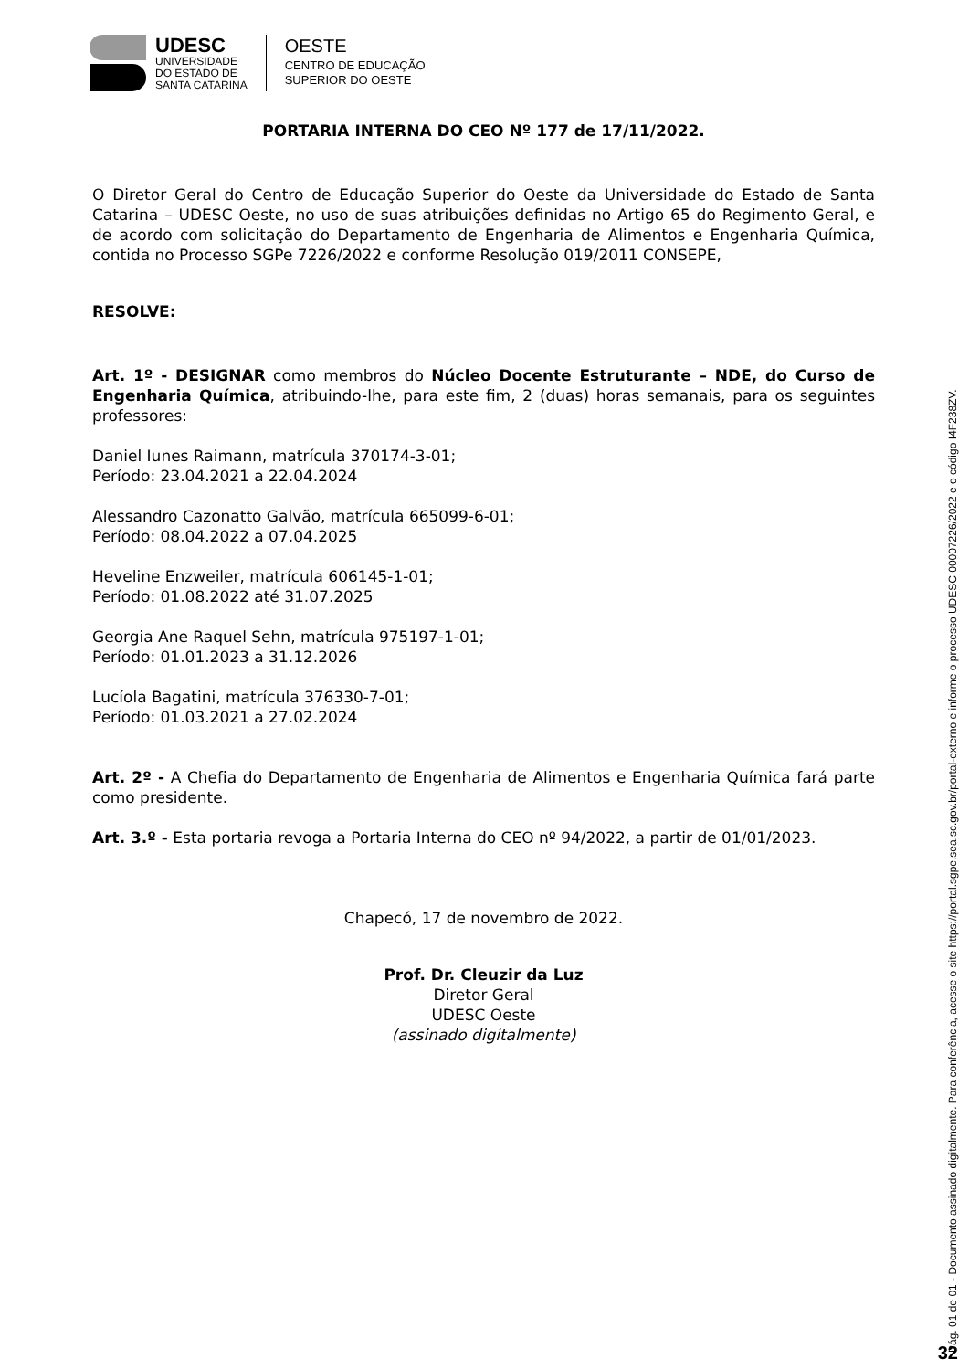UDESC
UNIVERSIDADE
DO ESTADO DE
SANTA CATARINA
OESTE
CENTRO DE EDUCAÇÃO
SUPERIOR DO OESTE
PORTARIA INTERNA DO CEO Nº 177 de 17/11/2022.
O Diretor Geral do Centro de Educação Superior do Oeste da Universidade do Estado de Santa Catarina – UDESC Oeste, no uso de suas atribuições definidas no Artigo 65 do Regimento Geral, e de acordo com solicitação do Departamento de Engenharia de Alimentos e Engenharia Química, contida no Processo SGPe 7226/2022 e conforme Resolução 019/2011 CONSEPE,
RESOLVE:
Art. 1º - DESIGNAR como membros do Núcleo Docente Estruturante – NDE, do Curso de Engenharia Química, atribuindo-lhe, para este fim, 2 (duas) horas semanais, para os seguintes professores:
Daniel Iunes Raimann, matrícula 370174-3-01;
Período: 23.04.2021 a 22.04.2024
Alessandro Cazonatto Galvão, matrícula 665099-6-01;
Período: 08.04.2022 a 07.04.2025
Heveline Enzweiler, matrícula 606145-1-01;
Período: 01.08.2022 até 31.07.2025
Georgia Ane Raquel Sehn, matrícula 975197-1-01;
Período: 01.01.2023 a 31.12.2026
Lucíola Bagatini, matrícula 376330-7-01;
Período: 01.03.2021 a 27.02.2024
Art. 2º - A Chefia do Departamento de Engenharia de Alimentos e Engenharia Química fará parte como presidente.
Art. 3.º - Esta portaria revoga a Portaria Interna do CEO nº 94/2022, a partir de 01/01/2023.
Chapecó, 17 de novembro de 2022.
Prof. Dr. Cleuzir da Luz
Diretor Geral
UDESC Oeste
(assinado digitalmente)
Pág. 01 de 01 - Documento assinado digitalmente. Para conferência, acesse o site https://portal.sgpe.sea.sc.gov.br/portal-externo e informe o processo UDESC 00007226/2022 e o código I4F238ZV.
32